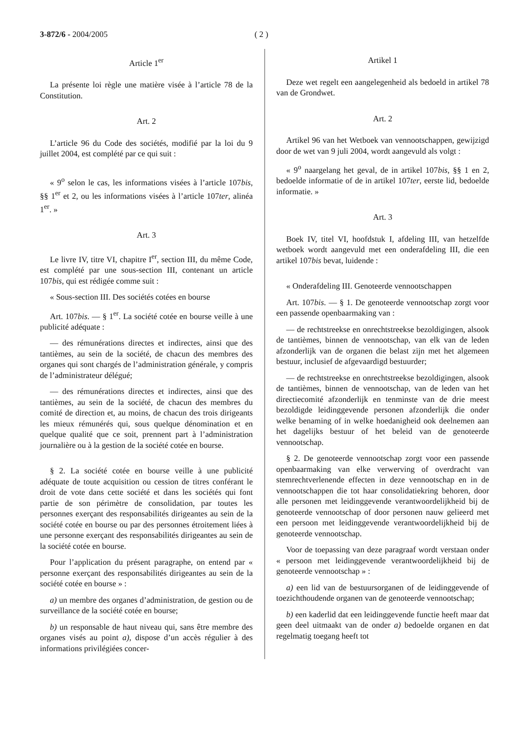3-872/6 - 2004/2005 ( 2 )
Article 1<sup>er</sup>
La présente loi règle une matière visée à l’article 78 de la Constitution.
Art. 2
L’article 96 du Code des sociétés, modifié par la loi du 9 juillet 2004, est complété par ce qui suit :
« 9<sup>o</sup> selon le cas, les informations visées à l’article 107bis, §§ 1<sup>er</sup> et 2, ou les informations visées à l’article 107ter, alinéa 1<sup>er</sup>. »
Art. 3
Le livre IV, titre VI, chapitre I<sup>er</sup>, section III, du même Code, est complété par une sous-section III, contenant un article 107bis, qui est rédigée comme suit :
« Sous-section III. Des sociétés cotées en bourse
Art. 107bis. — § 1<sup>er</sup>. La société cotée en bourse veille à une publicité adéquate :
— des rémunérations directes et indirectes, ainsi que des tantièmes, au sein de la société, de chacun des membres des organes qui sont chargés de l’administration générale, y compris de l’administrateur délégué;
— des rémunérations directes et indirectes, ainsi que des tantièmes, au sein de la société, de chacun des membres du comité de direction et, au moins, de chacun des trois dirigeants les mieux rémunérés qui, sous quelque dénomination et en quelque qualité que ce soit, prennent part à l’administration journalière ou à la gestion de la société cotée en bourse.
§ 2. La société cotée en bourse veille à une publicité adéquate de toute acquisition ou cession de titres conférant le droit de vote dans cette société et dans les sociétés qui font partie de son périmètre de consolidation, par toutes les personnes exerçant des responsabilités dirigeantes au sein de la société cotée en bourse ou par des personnes étroitement liées à une personne exerçant des responsabilités dirigeantes au sein de la société cotée en bourse.
Pour l’application du présent paragraphe, on entend par « personne exerçant des responsabilités dirigeantes au sein de la société cotée en bourse » :
a) un membre des organes d’administration, de gestion ou de surveillance de la société cotée en bourse;
b) un responsable de haut niveau qui, sans être membre des organes visés au point a), dispose d’un accès régulier à des informations privilégiées concer-
Artikel 1
Deze wet regelt een aangelegenheid als bedoeld in artikel 78 van de Grondwet.
Art. 2
Artikel 96 van het Wetboek van vennootschappen, gewijzigd door de wet van 9 juli 2004, wordt aangevuld als volgt :
« 9<sup>o</sup> naargelang het geval, de in artikel 107bis, §§ 1 en 2, bedoelde informatie of de in artikel 107ter, eerste lid, bedoelde informatie. »
Art. 3
Boek IV, titel VI, hoofdstuk I, afdeling III, van hetzelfde wetboek wordt aangevuld met een onderafdeling III, die een artikel 107bis bevat, luidende :
« Onderafdeling III. Genoteerde vennootschappen
Art. 107bis. — § 1. De genoteerde vennootschap zorgt voor een passende openbaarmaking van :
— de rechtstreekse en onrechtstreekse bezoldigingen, alsook de tantièmes, binnen de vennootschap, van elk van de leden afzonderlijk van de organen die belast zijn met het algemeen bestuur, inclusief de afgevaardigd bestuurder;
— de rechtstreekse en onrechtstreekse bezoldigingen, alsook de tantièmes, binnen de vennootschap, van de leden van het directiecomité afzonderlijk en tenminste van de drie meest bezoldigde leidinggevende personen afzonderlijk die onder welke benaming of in welke hoedanigheid ook deelnemen aan het dagelijks bestuur of het beleid van de genoteerde vennootschap.
§ 2. De genoteerde vennootschap zorgt voor een passende openbaarmaking van elke verwerving of overdracht van stemrechtverlenende effecten in deze vennootschap en in de vennootschappen die tot haar consolidatiekring behoren, door alle personen met leidinggevende verantwoordelijkheid bij de genoteerde vennootschap of door personen nauw gelieerd met een persoon met leidinggevende verantwoordelijkheid bij de genoteerde vennootschap.
Voor de toepassing van deze paragraaf wordt verstaan onder « persoon met leidinggevende verantwoordelijkheid bij de genoteerde vennootschap » :
a) een lid van de bestuursorganen of de leidinggevende of toezichthoudende organen van de genoteerde vennootschap;
b) een kaderlid dat een leidinggevende functie heeft maar dat geen deel uitmaakt van de onder a) bedoelde organen en dat regelmatig toegang heeft tot